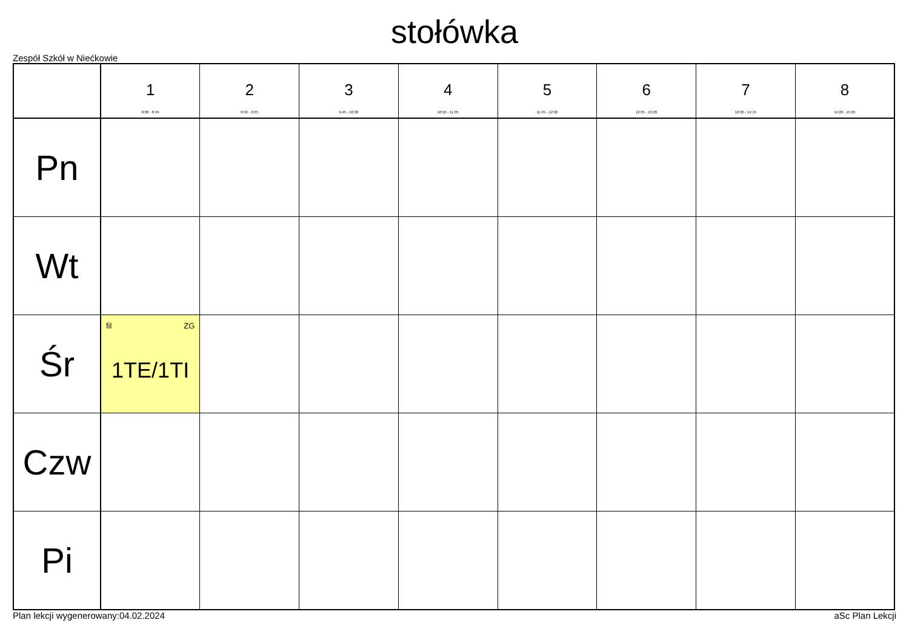stołówka
Zespół Szkół w Niećkowie
| | 1 8:00 - 8:45 | 2 8:50 - 9:35 | 3 9:45 - 10:30 | 4 10:50 - 11:35 | 5 11:45 - 12:30 | 6 12:35 - 13:20 | 7 13:30 - 14:15 | 8 14:20 - 15:05 |
| --- | --- | --- | --- | --- | --- | --- | --- | --- |
| Pn | | | | | | | | |
| Wt | | | | | | | | |
| Śr | fil ZG 1TE/1TI | | | | | | | |
| Czw | | | | | | | | |
| Pi | | | | | | | | |
Plan lekcji wygenerowany:04.02.2024 aSc Plan Lekcji